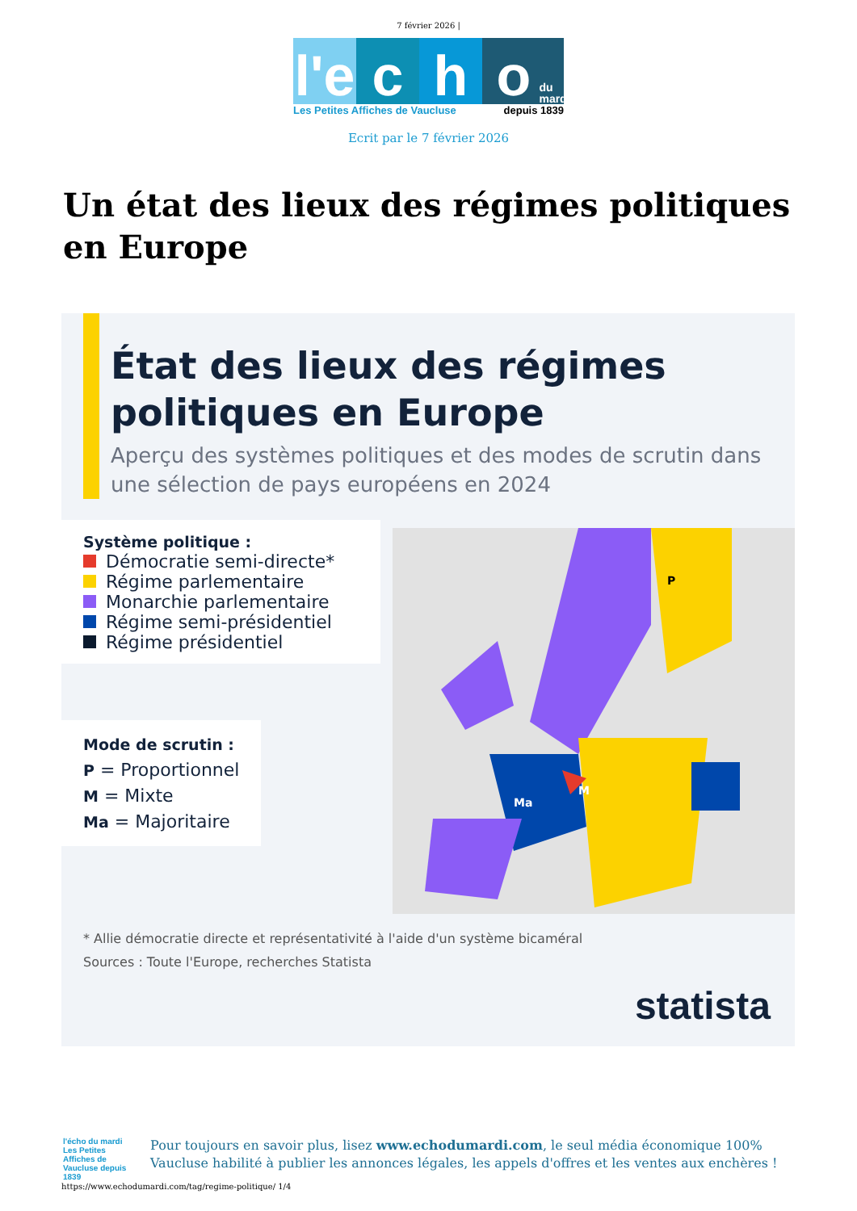7 février 2026 |
l'e
c h o
du mardi
Les Petites Affiches de Vaucluse depuis 1839
Ecrit par le 7 février 2026
Un état des lieux des régimes politiques en Europe
État des lieux des régimes politiques en Europe
Aperçu des systèmes politiques et des modes de scrutin dans une sélection de pays européens en 2024
Système politique :
Démocratie semi-directe*
Régime parlementaire
Monarchie parlementaire
Régime semi-présidentiel
Régime présidentiel
Mode de scrutin :
P = Proportionnel
M = Mixte
Ma = Majoritaire
P
Ma
M
* Allie démocratie directe et représentativité à l'aide d'un système bicaméral
Sources : Toute l'Europe, recherches Statista
statista
l'écho du mardi
Les Petites Affiches de Vaucluse depuis 1839
Pour toujours en savoir plus, lisez www.echodumardi.com, le seul média économique 100% Vaucluse habilité à publier les annonces légales, les appels d'offres et les ventes aux enchères !
https://www.echodumardi.com/tag/regime-politique/ 1/4